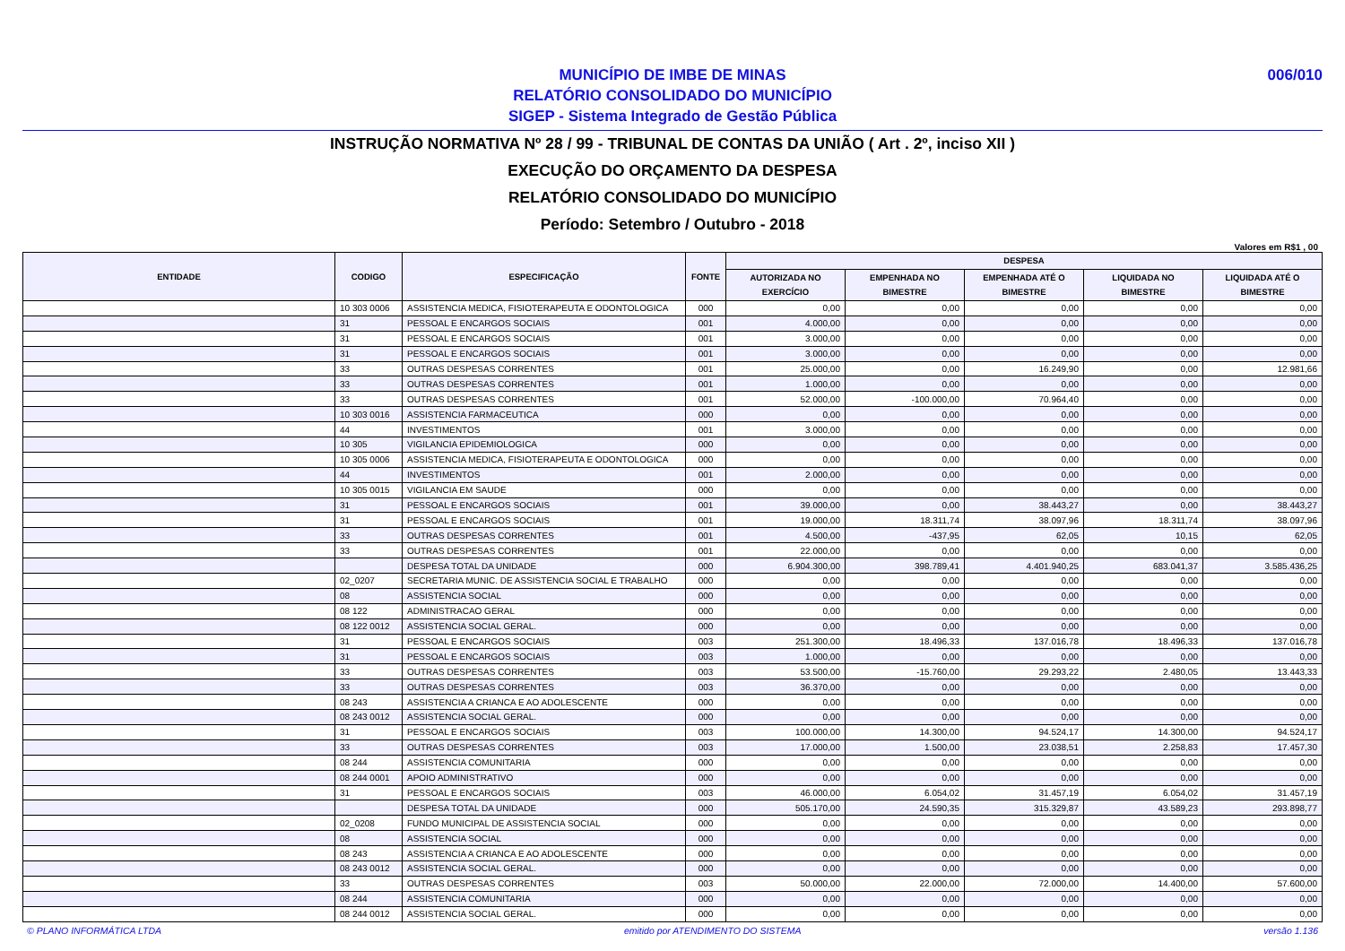MUNICÍPIO DE IMBE DE MINAS
RELATÓRIO CONSOLIDADO DO MUNICÍPIO
SIGEP - Sistema Integrado de Gestão Pública
006/010
INSTRUÇÃO NORMATIVA Nº 28 / 99 - TRIBUNAL DE CONTAS DA UNIÃO ( Art . 2º, inciso XII )
EXECUÇÃO DO ORÇAMENTO DA DESPESA
RELATÓRIO CONSOLIDADO DO MUNICÍPIO
Período: Setembro / Outubro - 2018
Valores em R$1 , 00
| ENTIDADE | CODIGO | ESPECIFICAÇÃO | FONTE | DESPESA | | | | |
| --- | --- | --- | --- | --- | --- | --- | --- | --- |
| | | | | AUTORIZADA NO EXERCÍCIO | EMPENHADA NO BIMESTRE | EMPENHADA ATÉ O BIMESTRE | LIQUIDADA NO BIMESTRE | LIQUIDADA ATÉ O BIMESTRE |
| | 10 303 0006 | ASSISTENCIA MEDICA, FISIOTERAPEUTA E ODONTOLOGICA | 000 | 0,00 | 0,00 | 0,00 | 0,00 | 0,00 |
| | 31 | PESSOAL E ENCARGOS SOCIAIS | 001 | 4.000,00 | 0,00 | 0,00 | 0,00 | 0,00 |
| | 31 | PESSOAL E ENCARGOS SOCIAIS | 001 | 3.000,00 | 0,00 | 0,00 | 0,00 | 0,00 |
| | 31 | PESSOAL E ENCARGOS SOCIAIS | 001 | 3.000,00 | 0,00 | 0,00 | 0,00 | 0,00 |
| | 33 | OUTRAS DESPESAS CORRENTES | 001 | 25.000,00 | 0,00 | 16.249,90 | 0,00 | 12.981,66 |
| | 33 | OUTRAS DESPESAS CORRENTES | 001 | 1.000,00 | 0,00 | 0,00 | 0,00 | 0,00 |
| | 33 | OUTRAS DESPESAS CORRENTES | 001 | 52.000,00 | -100.000,00 | 70.964,40 | 0,00 | 0,00 |
| | 10 303 0016 | ASSISTENCIA FARMACEUTICA | 000 | 0,00 | 0,00 | 0,00 | 0,00 | 0,00 |
| | 44 | INVESTIMENTOS | 001 | 3.000,00 | 0,00 | 0,00 | 0,00 | 0,00 |
| | 10 305 | VIGILANCIA EPIDEMIOLOGICA | 000 | 0,00 | 0,00 | 0,00 | 0,00 | 0,00 |
| | 10 305 0006 | ASSISTENCIA MEDICA, FISIOTERAPEUTA E ODONTOLOGICA | 000 | 0,00 | 0,00 | 0,00 | 0,00 | 0,00 |
| | 44 | INVESTIMENTOS | 001 | 2.000,00 | 0,00 | 0,00 | 0,00 | 0,00 |
| | 10 305 0015 | VIGILANCIA EM SAUDE | 000 | 0,00 | 0,00 | 0,00 | 0,00 | 0,00 |
| | 31 | PESSOAL E ENCARGOS SOCIAIS | 001 | 39.000,00 | 0,00 | 38.443,27 | 0,00 | 38.443,27 |
| | 31 | PESSOAL E ENCARGOS SOCIAIS | 001 | 19.000,00 | 18.311,74 | 38.097,96 | 18.311,74 | 38.097,96 |
| | 33 | OUTRAS DESPESAS CORRENTES | 001 | 4.500,00 | -437,95 | 62,05 | 10,15 | 62,05 |
| | 33 | OUTRAS DESPESAS CORRENTES | 001 | 22.000,00 | 0,00 | 0,00 | 0,00 | 0,00 |
| | | DESPESA TOTAL DA UNIDADE | 000 | 6.904.300,00 | 398.789,41 | 4.401.940,25 | 683.041,37 | 3.585.436,25 |
| | 02_0207 | SECRETARIA MUNIC. DE ASSISTENCIA SOCIAL E TRABALHO | 000 | 0,00 | 0,00 | 0,00 | 0,00 | 0,00 |
| | 08 | ASSISTENCIA SOCIAL | 000 | 0,00 | 0,00 | 0,00 | 0,00 | 0,00 |
| | 08 122 | ADMINISTRACAO GERAL | 000 | 0,00 | 0,00 | 0,00 | 0,00 | 0,00 |
| | 08 122 0012 | ASSISTENCIA SOCIAL GERAL. | 000 | 0,00 | 0,00 | 0,00 | 0,00 | 0,00 |
| | 31 | PESSOAL E ENCARGOS SOCIAIS | 003 | 251.300,00 | 18.496,33 | 137.016,78 | 18.496,33 | 137.016,78 |
| | 31 | PESSOAL E ENCARGOS SOCIAIS | 003 | 1.000,00 | 0,00 | 0,00 | 0,00 | 0,00 |
| | 33 | OUTRAS DESPESAS CORRENTES | 003 | 53.500,00 | -15.760,00 | 29.293,22 | 2.480,05 | 13.443,33 |
| | 33 | OUTRAS DESPESAS CORRENTES | 003 | 36.370,00 | 0,00 | 0,00 | 0,00 | 0,00 |
| | 08 243 | ASSISTENCIA A CRIANCA E AO ADOLESCENTE | 000 | 0,00 | 0,00 | 0,00 | 0,00 | 0,00 |
| | 08 243 0012 | ASSISTENCIA SOCIAL GERAL. | 000 | 0,00 | 0,00 | 0,00 | 0,00 | 0,00 |
| | 31 | PESSOAL E ENCARGOS SOCIAIS | 003 | 100.000,00 | 14.300,00 | 94.524,17 | 14.300,00 | 94.524,17 |
| | 33 | OUTRAS DESPESAS CORRENTES | 003 | 17.000,00 | 1.500,00 | 23.038,51 | 2.258,83 | 17.457,30 |
| | 08 244 | ASSISTENCIA COMUNITARIA | 000 | 0,00 | 0,00 | 0,00 | 0,00 | 0,00 |
| | 08 244 0001 | APOIO ADMINISTRATIVO | 000 | 0,00 | 0,00 | 0,00 | 0,00 | 0,00 |
| | 31 | PESSOAL E ENCARGOS SOCIAIS | 003 | 46.000,00 | 6.054,02 | 31.457,19 | 6.054,02 | 31.457,19 |
| | | DESPESA TOTAL DA UNIDADE | 000 | 505.170,00 | 24.590,35 | 315.329,87 | 43.589,23 | 293.898,77 |
| | 02_0208 | FUNDO MUNICIPAL DE ASSISTENCIA SOCIAL | 000 | 0,00 | 0,00 | 0,00 | 0,00 | 0,00 |
| | 08 | ASSISTENCIA SOCIAL | 000 | 0,00 | 0,00 | 0,00 | 0,00 | 0,00 |
| | 08 243 | ASSISTENCIA A CRIANCA E AO ADOLESCENTE | 000 | 0,00 | 0,00 | 0,00 | 0,00 | 0,00 |
| | 08 243 0012 | ASSISTENCIA SOCIAL GERAL. | 000 | 0,00 | 0,00 | 0,00 | 0,00 | 0,00 |
| | 33 | OUTRAS DESPESAS CORRENTES | 003 | 50.000,00 | 22.000,00 | 72.000,00 | 14.400,00 | 57.600,00 |
| | 08 244 | ASSISTENCIA COMUNITARIA | 000 | 0,00 | 0,00 | 0,00 | 0,00 | 0,00 |
| | 08 244 0012 | ASSISTENCIA SOCIAL GERAL. | 000 | 0,00 | 0,00 | 0,00 | 0,00 | 0,00 |
© PLANO INFORMÁTICA LTDA emitido por ATENDIMENTO DO SISTEMA versão 1.136